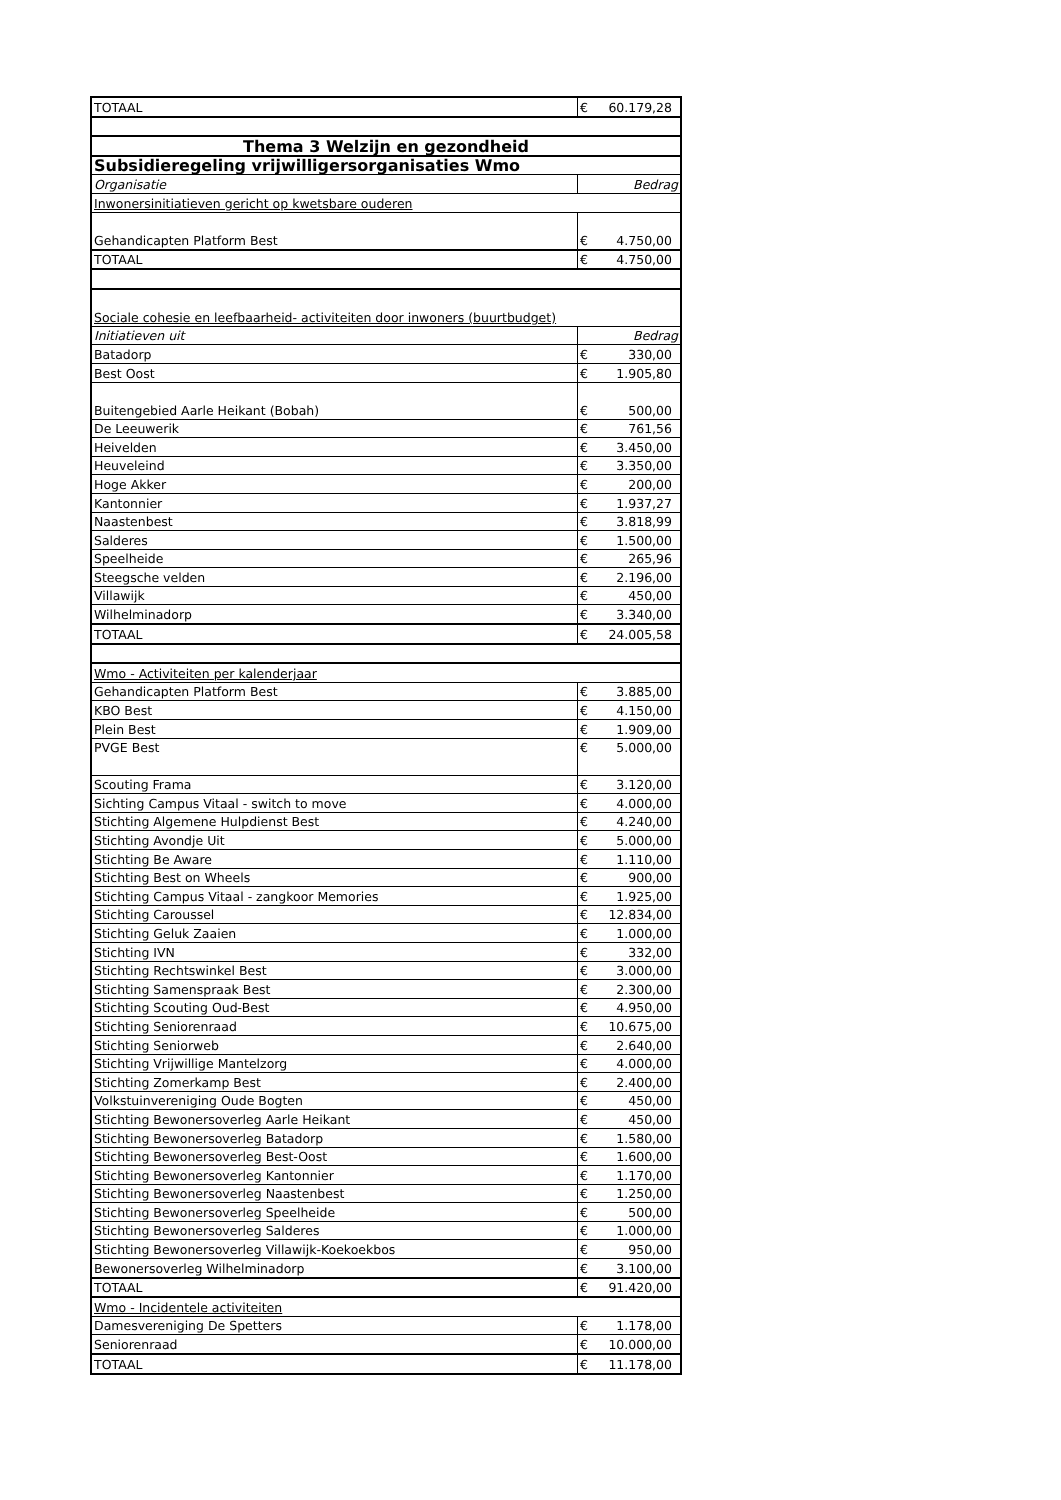| TOTAAL | € | 60.179,28 |
| Thema 3 Welzijn en gezondheid | | |
| Subsidieregeling vrijwilligersorganisaties Wmo | | |
| Organisatie | Bedrag | |
| Inwonersinitiatieven gericht op kwetsbare ouderen | | |
| Gehandicapten Platform Best | € | 4.750,00 |
| TOTAAL | € | 4.750,00 |
| Sociale cohesie en leefbaarheid- activiteiten door inwoners (buurtbudget) | | |
| Initiatieven uit | Bedrag | |
| Batadorp | € | 330,00 |
| Best Oost | € | 1.905,80 |
| Buitengebied Aarle Heikant (Bobah) | € | 500,00 |
| De Leeuwerik | € | 761,56 |
| Heivelden | € | 3.450,00 |
| Heuveleind | € | 3.350,00 |
| Hoge Akker | € | 200,00 |
| Kantonnier | € | 1.937,27 |
| Naastenbest | € | 3.818,99 |
| Salderes | € | 1.500,00 |
| Speelheide | € | 265,96 |
| Steegsche velden | € | 2.196,00 |
| Villawijk | € | 450,00 |
| Wilhelminadorp | € | 3.340,00 |
| TOTAAL | € | 24.005,58 |
| Wmo - Activiteiten per kalenderjaar | | |
| Gehandicapten Platform Best | € | 3.885,00 |
| KBO Best | € | 4.150,00 |
| Plein Best | € | 1.909,00 |
| PVGE Best | € | 5.000,00 |
| Scouting Frama | € | 3.120,00 |
| Sichting Campus Vitaal - switch to move | € | 4.000,00 |
| Stichting Algemene Hulpdienst Best | € | 4.240,00 |
| Stichting Avondje Uit | € | 5.000,00 |
| Stichting Be Aware | € | 1.110,00 |
| Stichting Best on Wheels | € | 900,00 |
| Stichting Campus Vitaal - zangkoor Memories | € | 1.925,00 |
| Stichting Caroussel | € | 12.834,00 |
| Stichting Geluk Zaaien | € | 1.000,00 |
| Stichting IVN | € | 332,00 |
| Stichting Rechtswinkel Best | € | 3.000,00 |
| Stichting Samenspraak Best | € | 2.300,00 |
| Stichting Scouting Oud-Best | € | 4.950,00 |
| Stichting Seniorenraad | € | 10.675,00 |
| Stichting Seniorweb | € | 2.640,00 |
| Stichting Vrijwillige Mantelzorg | € | 4.000,00 |
| Stichting Zomerkamp Best | € | 2.400,00 |
| Volkstuinvereniging Oude Bogten | € | 450,00 |
| Stichting Bewonersoverleg Aarle Heikant | € | 450,00 |
| Stichting Bewonersoverleg Batadorp | € | 1.580,00 |
| Stichting Bewonersoverleg Best-Oost | € | 1.600,00 |
| Stichting Bewonersoverleg Kantonnier | € | 1.170,00 |
| Stichting Bewonersoverleg Naastenbest | € | 1.250,00 |
| Stichting Bewonersoverleg Speelheide | € | 500,00 |
| Stichting Bewonersoverleg Salderes | € | 1.000,00 |
| Stichting Bewonersoverleg Villawijk-Koekoekbos | € | 950,00 |
| Bewonersoverleg Wilhelminadorp | € | 3.100,00 |
| TOTAAL | € | 91.420,00 |
| Wmo - Incidentele activiteiten | | |
| Damesvereniging De Spetters | € | 1.178,00 |
| Seniorenraad | € | 10.000,00 |
| TOTAAL | € | 11.178,00 |